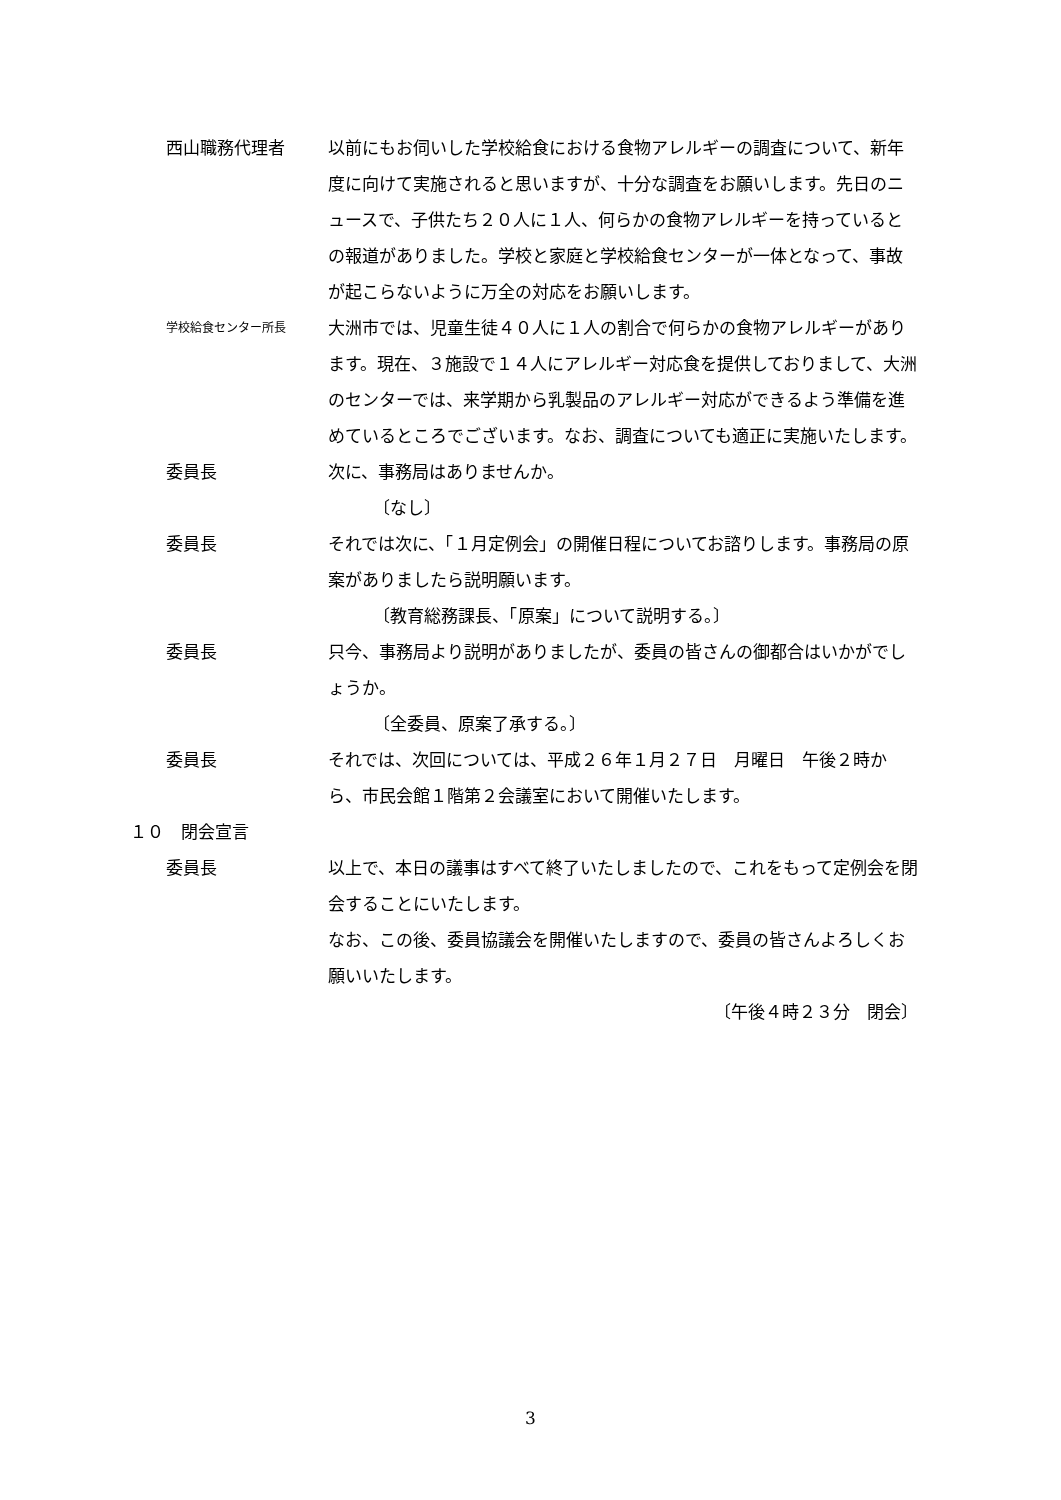西山職務代理者 以前にもお伺いした学校給食における食物アレルギーの調査について、新年度に向けて実施されると思いますが、十分な調査をお願いします。先日のニュースで、子供たち２０人に１人、何らかの食物アレルギーを持っているとの報道がありました。学校と家庭と学校給食センターが一体となって、事故が起こらないように万全の対応をお願いします。
学校給食センター所長
大洲市では、児童生徒４０人に１人の割合で何らかの食物アレルギーがあります。現在、３施設で１４人にアレルギー対応食を提供しておりまして、大洲のセンターでは、来学期から乳製品のアレルギー対応ができるよう準備を進めているところでございます。なお、調査についても適正に実施いたします。
委員長 次に、事務局はありませんか。
〔なし〕
委員長 それでは次に、「１月定例会」の開催日程についてお諮りします。事務局の原案がありましたら説明願います。
〔教育総務課長、「原案」について説明する。〕
委員長 只今、事務局より説明がありましたが、委員の皆さんの御都合はいかがでしょうか。
〔全委員、原案了承する。〕
委員長 それでは、次回については、平成２６年１月２７日　月曜日　午後２時から、市民会館１階第２会議室において開催いたします。
１０　閉会宣言
委員長 以上で、本日の議事はすべて終了いたしましたので、これをもって定例会を閉会することにいたします。
なお、この後、委員協議会を開催いたしますので、委員の皆さんよろしくお願いいたします。
〔午後４時２３分　閉会〕
3